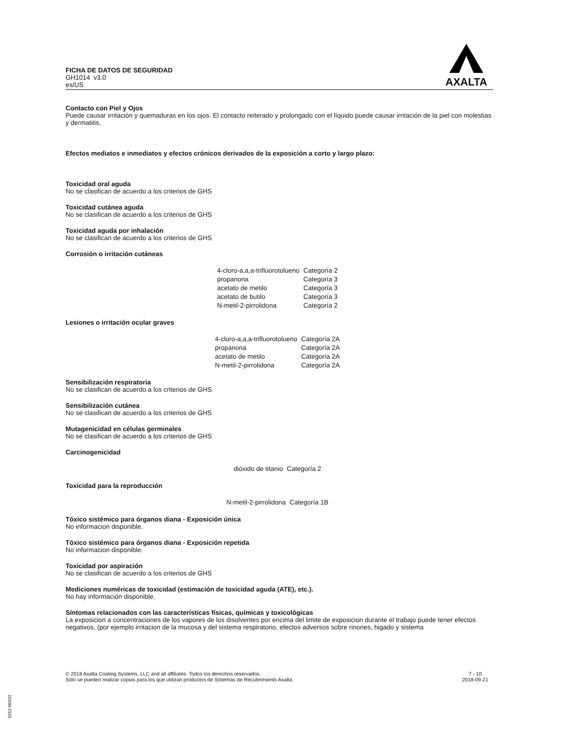FICHA DE DATOS DE SEGURIDAD
GH1014 v3.0
es/US
AXALTA
Contacto con Piel y Ojos
Puede causar irritación y quemaduras en los ojos. El contacto reiterado y prolongado con el líquido puede causar irritación de la piel con molestias y dermatitis.
Efectos mediatos e inmediatos y efectos crónicos derivados de la exposición a corto y largo plazo:
Toxicidad oral aguda
No se clasifican de acuerdo a los criterios de GHS
Toxicidad cutánea aguda
No se clasifican de acuerdo a los criterios de GHS
Toxicidad aguda por inhalación
No se clasifican de acuerdo a los criterios de GHS
Corrosión o irritación cutáneas
| 4-cloro-a,a,a-trifluorotolueno | Categoría 2 |
| propanona | Categoría 3 |
| acetato de metilo | Categoría 3 |
| acetato de butilo | Categoría 3 |
| N-metil-2-pirrolidona | Categoría 2 |
Lesiones o irritación ocular graves
| 4-cloro-a,a,a-trifluorotolueno | Categoría 2A |
| propanona | Categoría 2A |
| acetato de metilo | Categoría 2A |
| N-metil-2-pirrolidona | Categoría 2A |
Sensibilización respiratoria
No se clasifican de acuerdo a los criterios de GHS
Sensibilización cutánea
No se clasifican de acuerdo a los criterios de GHS
Mutagenicidad en células germinales
No se clasifican de acuerdo a los criterios de GHS
Carcinogenicidad
| dióxido de titanio | Categoría 2 |
Toxicidad para la reproducción
| N-metil-2-pirrolidona | Categoría 1B |
Tóxico sistémico para órganos diana - Exposición única
No informacion disponible.
Tóxico sistémico para órganos diana - Exposición repetida
No informacion disponible.
Toxicidad por aspiración
No se clasifican de acuerdo a los criterios de GHS
Mediciones numéricas de toxicidad (estimación de toxicidad aguda (ATE), etc.).
No hay información disponible.
Síntomas relacionados con las características físicas, químicas y toxicológicas
La exposicion a concentraciones de los vapores de los disolventes por encima del limite de exposicion durante el trabajo puede tener efectos negativos, (por ejemplo irritacion de la mucosa y del sistema respiratorio, efectos adversos sobre rinones, higado y sistema
© 2018 Axalta Coating Systems, LLC and all affiliates. Todos los derechos reservados.
Sólo se pueden realizar copias para los que utilizan productos de Sistemas de Recubrimiento Axalta.
7 - 10
2018-09-21
5552-06933